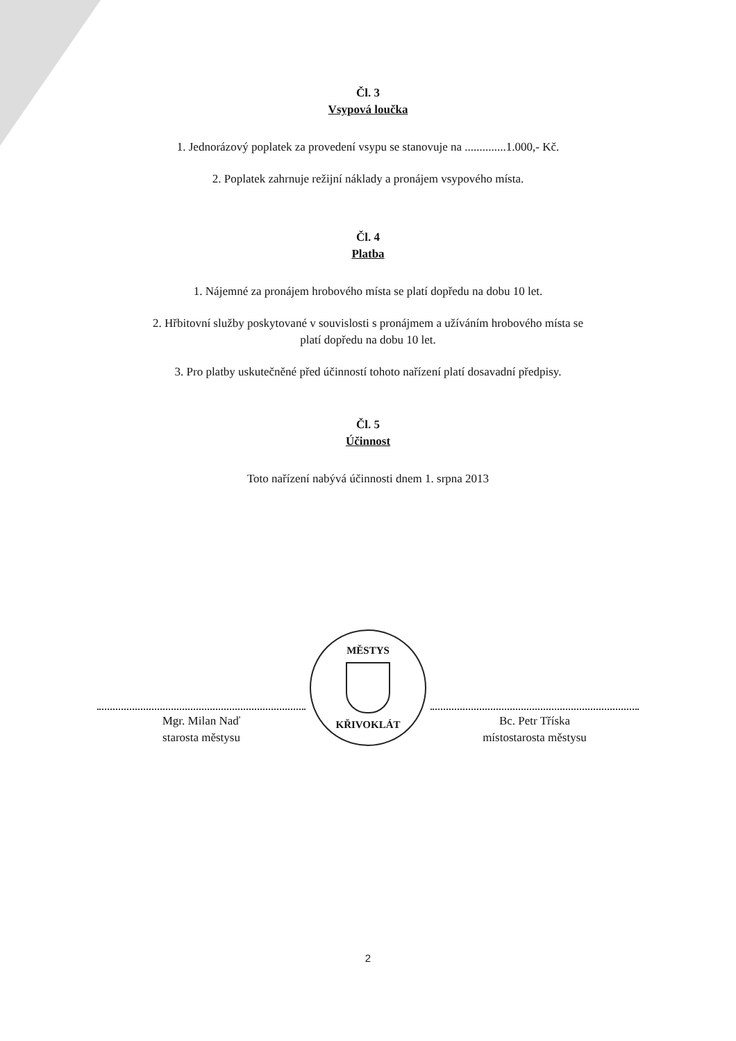Čl. 3
Vsypová loučka
1. Jednorázový poplatek za provedení vsypu se stanovuje na ..............1.000,- Kč.
2. Poplatek zahrnuje režijní náklady a pronájem vsypového místa.
Čl. 4
Platba
1. Nájemné za pronájem hrobového místa se platí dopředu na dobu 10 let.
2. Hřbitovní služby poskytované v souvislosti s pronájmem a užíváním hrobového místa se
platí dopředu na dobu 10 let.
3. Pro platby uskutečněné před účinností tohoto nařízení platí dosavadní předpisy.
Čl. 5
Účinnost
Toto nařízení nabývá účinnosti dnem 1. srpna 2013
Mgr. Milan Naď
starosta městysu
MĚSTYS
KŘIVOKLÁT
Bc. Petr Tříska
místostarosta městysu
2